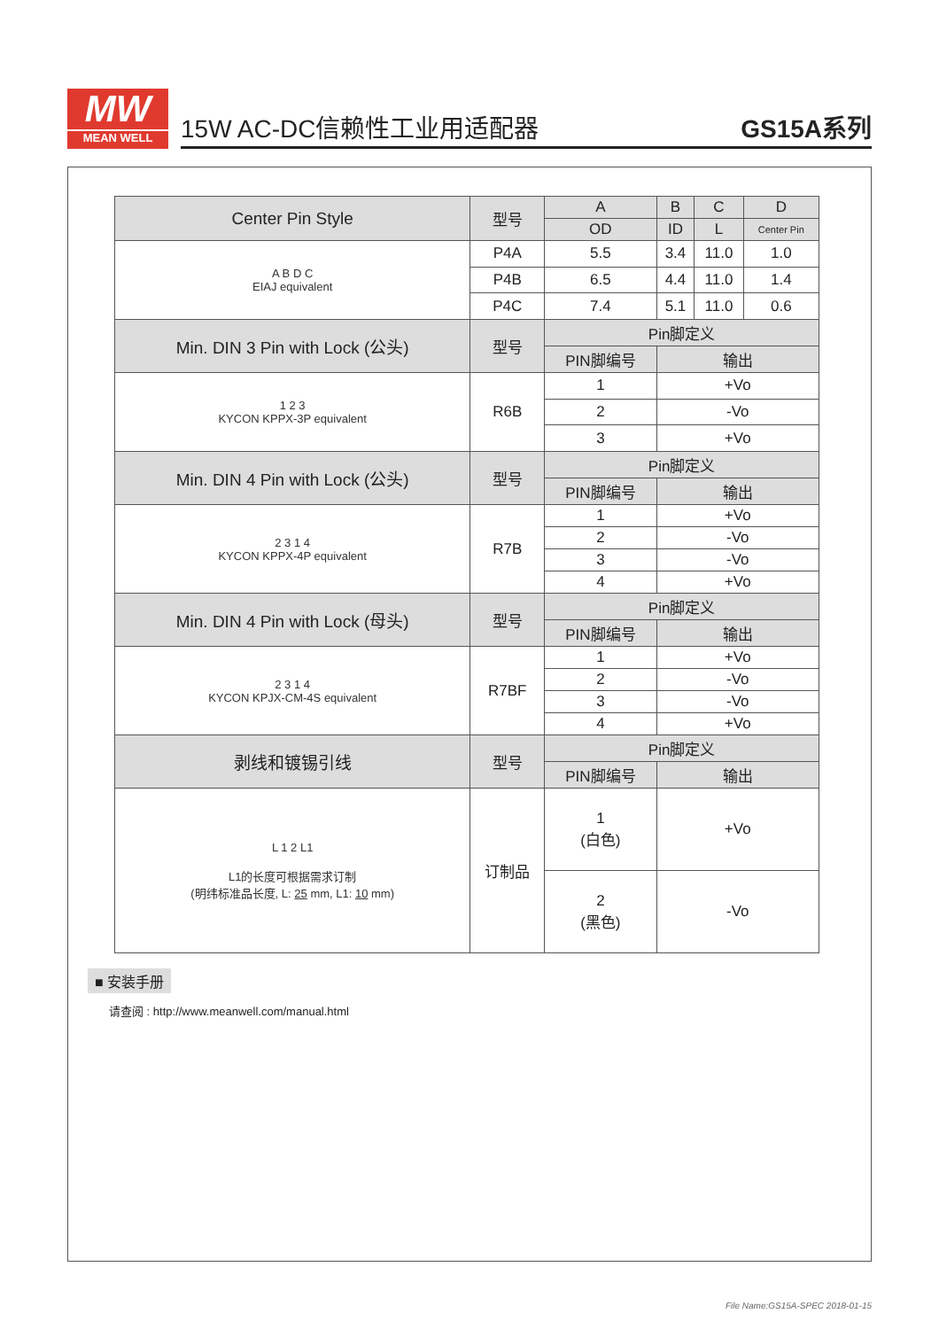MW
MEAN WELL
15W AC-DC信赖性工业用适配器 GS15A系列
| Center Pin Style | 型号 | A | B | C | D |
| --- | --- | --- | --- | --- | --- |
| | | OD | ID | L | Center Pin |
| A B D C EIAJ equivalent | P4A | 5.5 | 3.4 | 11.0 | 1.0 |
| | P4B | 6.5 | 4.4 | 11.0 | 1.4 |
| | P4C | 7.4 | 5.1 | 11.0 | 0.6 |
| Min. DIN 3 Pin with Lock (公头) | 型号 | Pin脚定义 | | | |
| | | PIN脚编号 | 输出 | | |
| 1 2 3 KYCON KPPX-3P equivalent | R6B | 1 | +Vo | | |
| | | 2 | -Vo | | |
| | | 3 | +Vo | | |
| Min. DIN 4 Pin with Lock (公头) | 型号 | Pin脚定义 | | | |
| | | PIN脚编号 | 输出 | | |
| 2 3 1 4 KYCON KPPX-4P equivalent | R7B | 1 | +Vo | | |
| | | 2 | -Vo | | |
| | | 3 | -Vo | | |
| | | 4 | +Vo | | |
| Min. DIN 4 Pin with Lock (母头) | 型号 | Pin脚定义 | | | |
| | | PIN脚编号 | 输出 | | |
| 2 3 1 4 KYCON KPJX-CM-4S equivalent | R7BF | 1 | +Vo | | |
| | | 2 | -Vo | | |
| | | 3 | -Vo | | |
| | | 4 | +Vo | | |
| 剥线和镀锡引线 | 型号 | Pin脚定义 | | | |
| | | PIN脚编号 | 输出 | | |
| L 1 2 L1 L1的长度可根据需求订制 (明纬标准品长度, L: 25 mm, L1: 10 mm) | 订制品 | 1 (白色) | +Vo | | |
| | | 2 (黑色) | -Vo | | |
■ 安装手册
请查阅 : http://www.meanwell.com/manual.html
File Name:GS15A-SPEC 2018-01-15